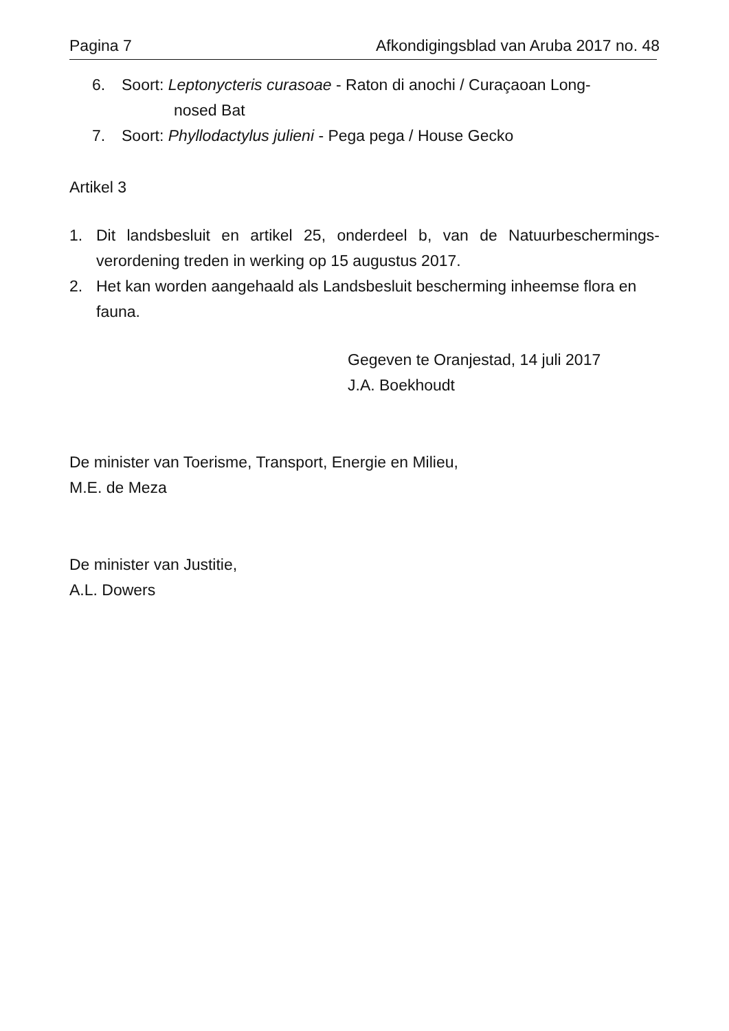Pagina 7 Afkondigingsblad van Aruba 2017 no. 48
6. Soort: Leptonycteris curasoae - Raton di anochi / Curaçaoan Long-
nosed Bat
7. Soort: Phyllodactylus julieni - Pega pega / House Gecko
Artikel 3
1. Dit landsbesluit en artikel 25, onderdeel b, van de Natuurbeschermings-verordening treden in werking op 15 augustus 2017.
2. Het kan worden aangehaald als Landsbesluit bescherming inheemse flora en fauna.
Gegeven te Oranjestad, 14 juli 2017
J.A. Boekhoudt
De minister van Toerisme, Transport, Energie en Milieu,
M.E. de Meza
De minister van Justitie,
A.L. Dowers